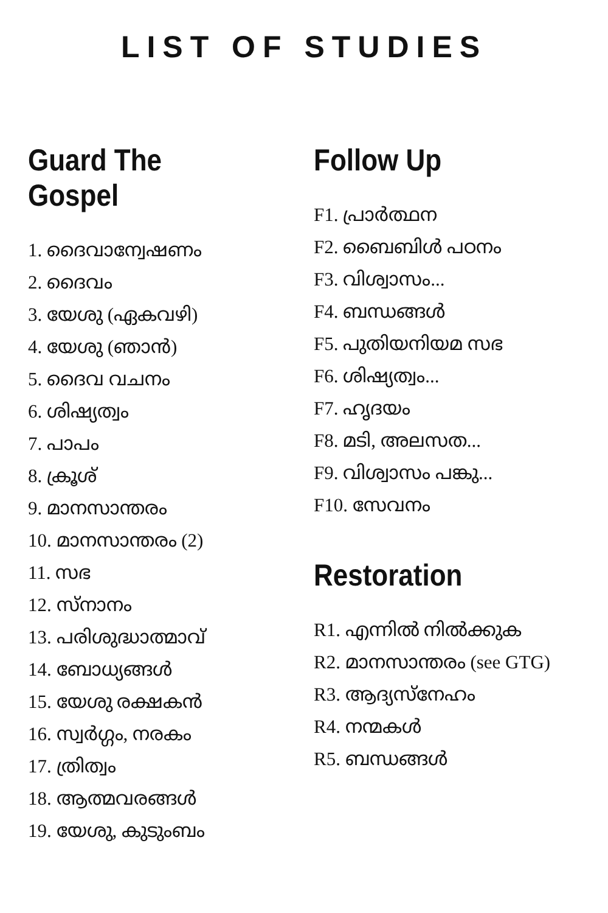LIST OF STUDIES
Guard The Gospel
1. ദൈവാന്വേഷണം
2. ദൈവം
3. യേശു (ഏകവഴി)
4. യേശു (ഞാൻ)
5. ദൈവ വചനം
6. ശിഷ്യത്വം
7. പാപം
8. ക്രൂശ്
9. മാനസാന്തരം
10. മാനസാന്തരം (2)
11. സഭ
12. സ്നാനം
13. പരിശുദ്ധാത്മാവ്
14. ബോധ്യങ്ങൾ
15. യേശു രക്ഷകൻ
16. സ്വർഗ്ഗം, നരകം
17. ത്രിത്വം
18. ആത്മവരങ്ങൾ
19. യേശു, കുടുംബം
Follow Up
F1. പ്രാർത്ഥന
F2. ബൈബിൾ പഠനം
F3. വിശ്വാസം...
F4. ബന്ധങ്ങൾ
F5. പുതിയനിയമ സഭ
F6. ശിഷ്യത്വം...
F7. ഹൃദയം
F8. മടി, അലസത...
F9. വിശ്വാസം പങ്കു...
F10. സേവനം
Restoration
R1. എന്നിൽ നിൽക്കുക
R2. മാനസാന്തരം (see GTG)
R3. ആദ്യസ്നേഹം
R4. നന്മകൾ
R5. ബന്ധങ്ങൾ